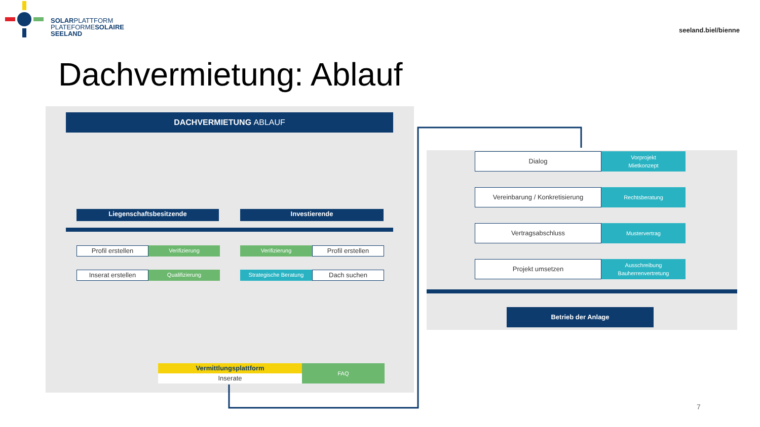SOLARPLATTFORM
PLATEFORMESOLAIRE
SEELAND
seeland.biel/bienne
Dachvermietung: Ablauf
DACHVERMIETUNG ABLAUF
Liegenschaftsbesitzende Investierende
Profil erstellen Verifizierung Verifizierung Profil erstellen
Inserat erstellen Qualifizierung Strategische Beratung Dach suchen
Vermittlungsplattform
Inserate
FAQ
Dialog
Vorprojekt
Mietkonzept
Vereinbarung / Konkretisierung Rechtsberatung
Vertragsabschluss Mustervertrag
Projekt umsetzen
Ausschreibung
Bauherrenvertretung
Betrieb der Anlage
7